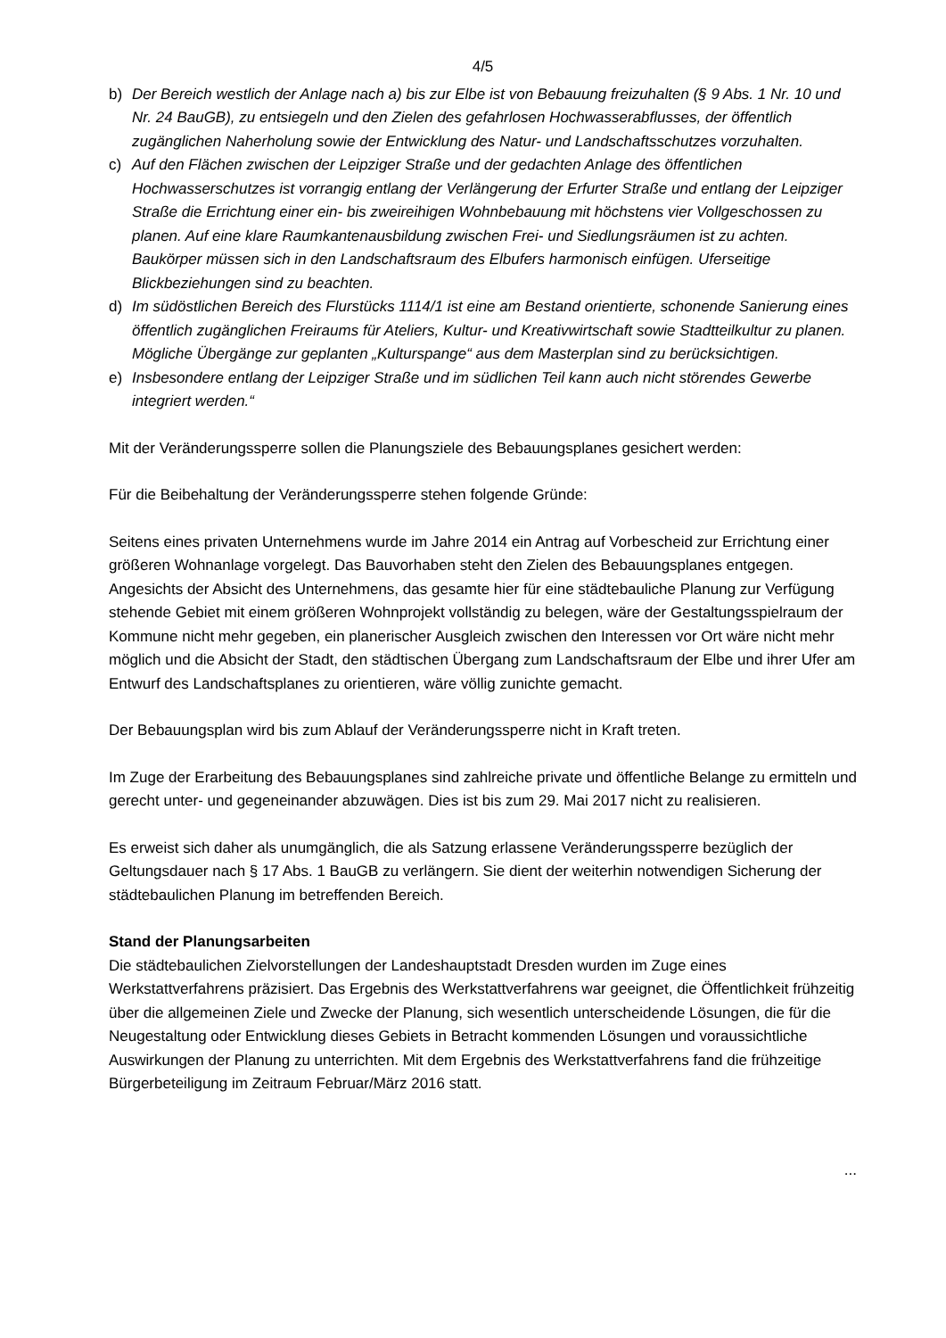4/5
b) Der Bereich westlich der Anlage nach a) bis zur Elbe ist von Bebauung freizuhalten (§ 9 Abs. 1 Nr. 10 und Nr. 24 BauGB), zu entsiegeln und den Zielen des gefahrlosen Hochwasserabflusses, der öffentlich zugänglichen Naherholung sowie der Entwicklung des Natur- und Landschaftsschutzes vorzuhalten.
c) Auf den Flächen zwischen der Leipziger Straße und der gedachten Anlage des öffentlichen Hochwasserschutzes ist vorrangig entlang der Verlängerung der Erfurter Straße und entlang der Leipziger Straße die Errichtung einer ein- bis zweireihigen Wohnbebauung mit höchstens vier Vollgeschossen zu planen. Auf eine klare Raumkantenausbildung zwischen Frei- und Siedlungsräumen ist zu achten. Baukörper müssen sich in den Landschaftsraum des Elbufers harmonisch einfügen. Uferseitige Blickbeziehungen sind zu beachten.
d) Im südöstlichen Bereich des Flurstücks 1114/1 ist eine am Bestand orientierte, schonende Sanierung eines öffentlich zugänglichen Freiraums für Ateliers, Kultur- und Kreativwirtschaft sowie Stadtteilkultur zu planen. Mögliche Übergänge zur geplanten „Kulturspange“ aus dem Masterplan sind zu berücksichtigen.
e) Insbesondere entlang der Leipziger Straße und im südlichen Teil kann auch nicht störendes Gewerbe integriert werden.“
Mit der Veränderungssperre sollen die Planungsziele des Bebauungsplanes gesichert werden:
Für die Beibehaltung der Veränderungssperre stehen folgende Gründe:
Seitens eines privaten Unternehmens wurde im Jahre 2014 ein Antrag auf Vorbescheid zur Errichtung einer größeren Wohnanlage vorgelegt. Das Bauvorhaben steht den Zielen des Bebauungsplanes entgegen. Angesichts der Absicht des Unternehmens, das gesamte hier für eine städtebauliche Planung zur Verfügung stehende Gebiet mit einem größeren Wohnprojekt vollständig zu belegen, wäre der Gestaltungsspielraum der Kommune nicht mehr gegeben, ein planerischer Ausgleich zwischen den Interessen vor Ort wäre nicht mehr möglich und die Absicht der Stadt, den städtischen Übergang zum Landschaftsraum der Elbe und ihrer Ufer am Entwurf des Landschaftsplanes zu orientieren, wäre völlig zunichte gemacht.
Der Bebauungsplan wird bis zum Ablauf der Veränderungssperre nicht in Kraft treten.
Im Zuge der Erarbeitung des Bebauungsplanes sind zahlreiche private und öffentliche Belange zu ermitteln und gerecht unter- und gegeneinander abzuwägen. Dies ist bis zum 29. Mai 2017 nicht zu realisieren.
Es erweist sich daher als unumgänglich, die als Satzung erlassene Veränderungssperre bezüglich der Geltungsdauer nach § 17 Abs. 1 BauGB zu verlängern. Sie dient der weiterhin notwendigen Sicherung der städtebaulichen Planung im betreffenden Bereich.
Stand der Planungsarbeiten
Die städtebaulichen Zielvorstellungen der Landeshauptstadt Dresden wurden im Zuge eines Werkstattverfahrens präzisiert. Das Ergebnis des Werkstattverfahrens war geeignet, die Öffentlichkeit frühzeitig über die allgemeinen Ziele und Zwecke der Planung, sich wesentlich unterscheidende Lösungen, die für die Neugestaltung oder Entwicklung dieses Gebiets in Betracht kommenden Lösungen und voraussichtliche Auswirkungen der Planung zu unterrichten. Mit dem Ergebnis des Werkstattverfahrens fand die frühzeitige Bürgerbeteiligung im Zeitraum Februar/März 2016 statt.
...